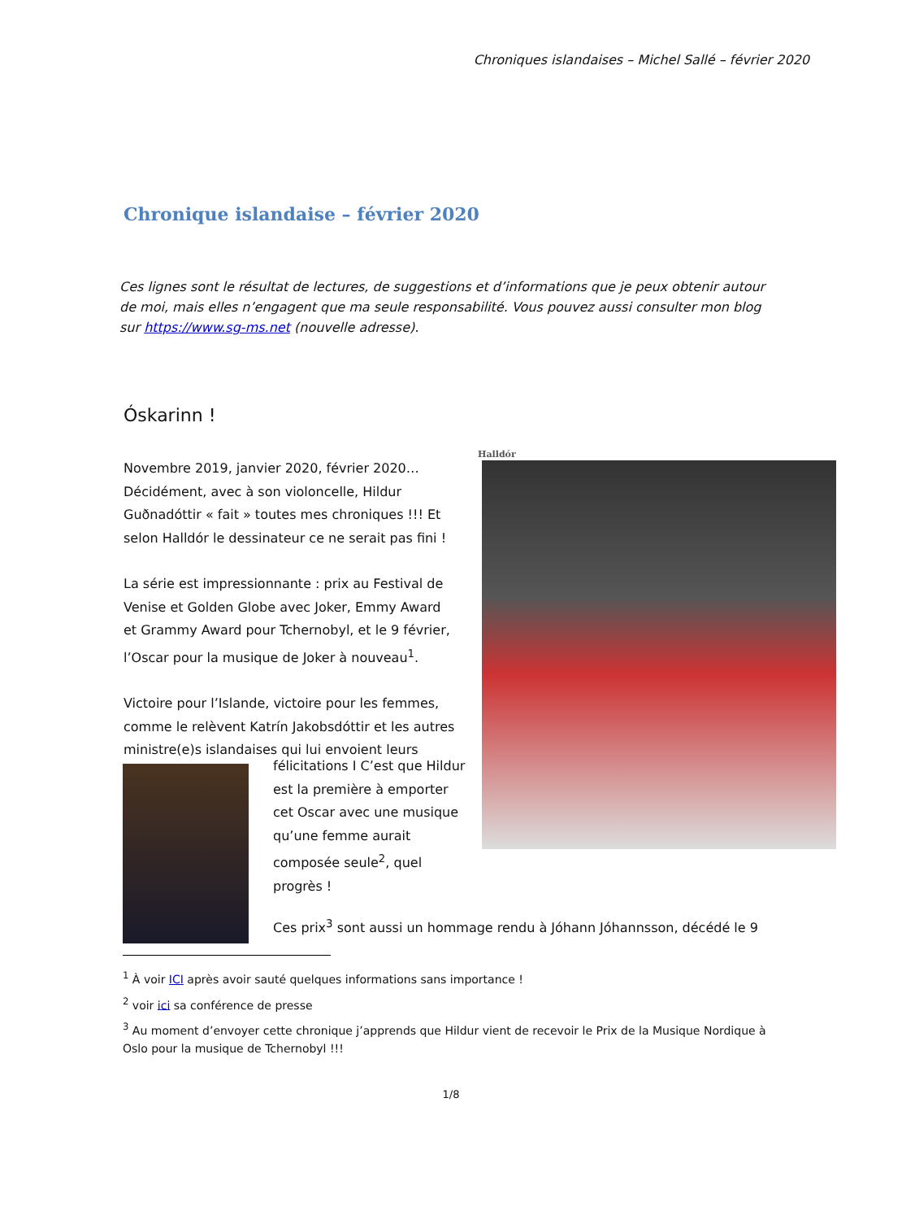Chroniques islandaises – Michel Sallé – février 2020
Chronique islandaise – février 2020
Ces lignes sont le résultat de lectures, de suggestions et d’informations que je peux obtenir autour de moi, mais elles n’engagent que ma seule responsabilité. Vous pouvez aussi consulter mon blog sur https://www.sg-ms.net (nouvelle adresse).
Óskarinn !
Halldór
Novembre 2019, janvier 2020, février 2020… Décidément, avec à son violoncelle, Hildur Guðnadóttir « fait » toutes mes chroniques !!! Et selon Halldór le dessinateur ce ne serait pas fini !
La série est impressionnante : prix au Festival de Venise et Golden Globe avec Joker, Emmy Award et Grammy Award pour Tchernobyl, et le 9 février, l’Oscar pour la musique de Joker à nouveau<sup>1</sup>.
Victoire pour l’Islande, victoire pour les femmes, comme le relèvent Katrín Jakobsdóttir et les autres ministre(e)s islandaises qui lui envoient leurs
félicitations I C’est que Hildur est la première à emporter cet Oscar avec une musique qu’une femme aurait composée seule<sup>2</sup>, quel progrès !
Ces prix<sup>3</sup> sont aussi un hommage rendu à Jóhann Jóhannsson, décédé le 9
<sup>1</sup> À voir ICI après avoir sauté quelques informations sans importance !
<sup>2</sup> voir ici sa conférence de presse
<sup>3</sup> Au moment d’envoyer cette chronique j’apprends que Hildur vient de recevoir le Prix de la Musique Nordique à Oslo pour la musique de Tchernobyl !!!
1/8